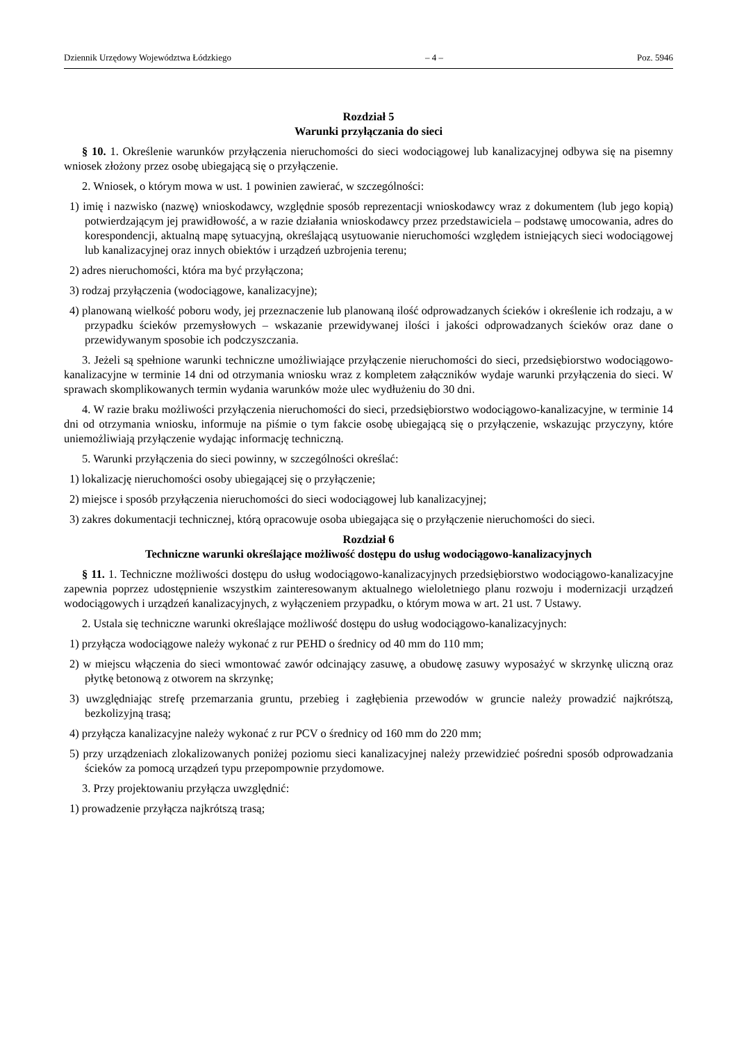Dziennik Urzędowy Województwa Łódzkiego – 4 – Poz. 5946
Rozdział 5
Warunki przyłączania do sieci
§ 10. 1. Określenie warunków przyłączenia nieruchomości do sieci wodociągowej lub kanalizacyjnej odbywa się na pisemny wniosek złożony przez osobę ubiegającą się o przyłączenie.
2. Wniosek, o którym mowa w ust. 1 powinien zawierać, w szczególności:
1) imię i nazwisko (nazwę) wnioskodawcy, względnie sposób reprezentacji wnioskodawcy wraz z dokumentem (lub jego kopią) potwierdzającym jej prawidłowość, a w razie działania wnioskodawcy przez przedstawiciela – podstawę umocowania, adres do korespondencji, aktualną mapę sytuacyjną, określającą usytuowanie nieruchomości względem istniejących sieci wodociągowej lub kanalizacyjnej oraz innych obiektów i urządzeń uzbrojenia terenu;
2) adres nieruchomości, która ma być przyłączona;
3) rodzaj przyłączenia (wodociągowe, kanalizacyjne);
4) planowaną wielkość poboru wody, jej przeznaczenie lub planowaną ilość odprowadzanych ścieków i określenie ich rodzaju, a w przypadku ścieków przemysłowych – wskazanie przewidywanej ilości i jakości odprowadzanych ścieków oraz dane o przewidywanym sposobie ich podczyszczania.
3. Jeżeli są spełnione warunki techniczne umożliwiające przyłączenie nieruchomości do sieci, przedsiębiorstwo wodociągowo-kanalizacyjne w terminie 14 dni od otrzymania wniosku wraz z kompletem załączników wydaje warunki przyłączenia do sieci. W sprawach skomplikowanych termin wydania warunków może ulec wydłużeniu do 30 dni.
4. W razie braku możliwości przyłączenia nieruchomości do sieci, przedsiębiorstwo wodociągowo-kanalizacyjne, w terminie 14 dni od otrzymania wniosku, informuje na piśmie o tym fakcie osobę ubiegającą się o przyłączenie, wskazując przyczyny, które uniemożliwiają przyłączenie wydając informację techniczną.
5. Warunki przyłączenia do sieci powinny, w szczególności określać:
1) lokalizację nieruchomości osoby ubiegającej się o przyłączenie;
2) miejsce i sposób przyłączenia nieruchomości do sieci wodociągowej lub kanalizacyjnej;
3) zakres dokumentacji technicznej, którą opracowuje osoba ubiegająca się o przyłączenie nieruchomości do sieci.
Rozdział 6
Techniczne warunki określające możliwość dostępu do usług wodociągowo-kanalizacyjnych
§ 11. 1. Techniczne możliwości dostępu do usług wodociągowo-kanalizacyjnych przedsiębiorstwo wodociągowo-kanalizacyjne zapewnia poprzez udostępnienie wszystkim zainteresowanym aktualnego wieloletniego planu rozwoju i modernizacji urządzeń wodociągowych i urządzeń kanalizacyjnych, z wyłączeniem przypadku, o którym mowa w art. 21 ust. 7 Ustawy.
2. Ustala się techniczne warunki określające możliwość dostępu do usług wodociągowo-kanalizacyjnych:
1) przyłącza wodociągowe należy wykonać z rur PEHD o średnicy od 40 mm do 110 mm;
2) w miejscu włączenia do sieci wmontować zawór odcinający zasuwę, a obudowę zasuwy wyposażyć w skrzynkę uliczną oraz płytkę betonową z otworem na skrzynkę;
3) uwzględniając strefę przemarzania gruntu, przebieg i zagłębienia przewodów w gruncie należy prowadzić najkrótszą, bezkolizyjną trasą;
4) przyłącza kanalizacyjne należy wykonać z rur PCV o średnicy od 160 mm do 220 mm;
5) przy urządzeniach zlokalizowanych poniżej poziomu sieci kanalizacyjnej należy przewidzieć pośredni sposób odprowadzania ścieków za pomocą urządzeń typu przepompownie przydomowe.
3. Przy projektowaniu przyłącza uwzględnić:
1) prowadzenie przyłącza najkrótszą trasą;